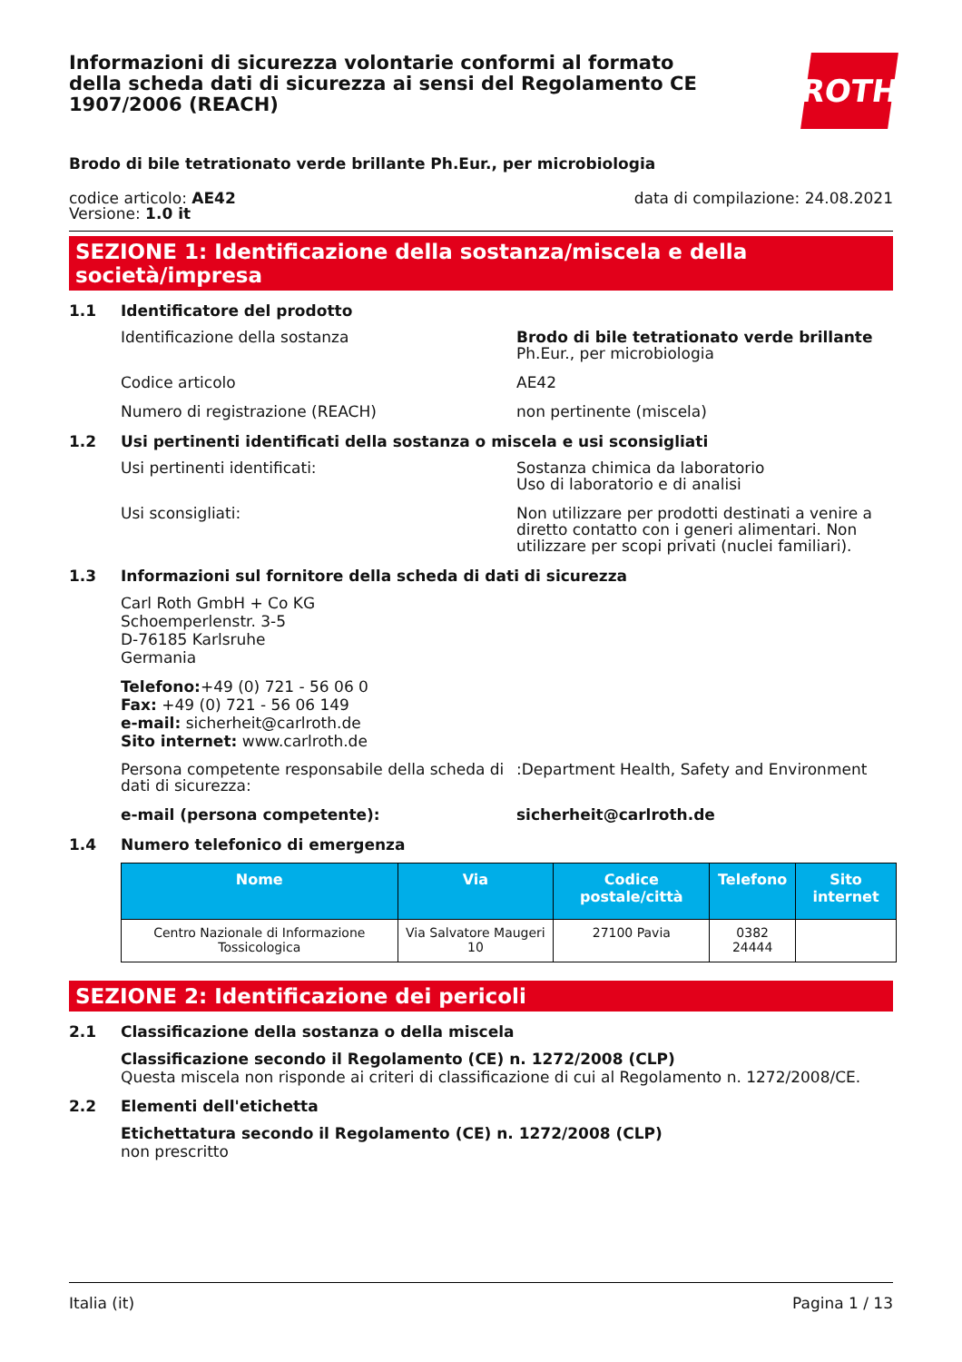Informazioni di sicurezza volontarie conformi al formato della scheda dati di sicurezza ai sensi del Regolamento CE 1907/2006 (REACH)
ROTH
Brodo di bile tetrationato verde brillante Ph.Eur., per microbiologia
codice articolo: AE42
Versione: 1.0 it
data di compilazione: 24.08.2021
SEZIONE 1: Identificazione della sostanza/miscela e della società/impresa
1.1 Identificatore del prodotto
Identificazione della sostanza Brodo di bile tetrationato verde brillante
Ph.Eur., per microbiologia
Codice articolo AE42
Numero di registrazione (REACH) non pertinente (miscela)
1.2 Usi pertinenti identificati della sostanza o miscela e usi sconsigliati
Usi pertinenti identificati: Sostanza chimica da laboratorio
Uso di laboratorio e di analisi
Usi sconsigliati: Non utilizzare per prodotti destinati a venire a diretto contatto con i generi alimentari. Non utilizzare per scopi privati (nuclei familiari).
1.3 Informazioni sul fornitore della scheda di dati di sicurezza
Carl Roth GmbH + Co KG
Schoemperlenstr. 3-5
D-76185 Karlsruhe
Germania
Telefono:+49 (0) 721 - 56 06 0
Fax: +49 (0) 721 - 56 06 149
e-mail: sicherheit@carlroth.de
Sito internet: www.carlroth.de
Persona competente responsabile della scheda di dati di sicurezza:
:Department Health, Safety and Environment
e-mail (persona competente): sicherheit@carlroth.de
1.4 Numero telefonico di emergenza
| Nome | Via | Codice postale/città | Telefono | Sito internet |
| --- | --- | --- | --- | --- |
| Centro Nazionale di Informazione Tossicologica | Via Salvatore Maugeri 10 | 27100 Pavia | 0382 24444 | |
SEZIONE 2: Identificazione dei pericoli
2.1 Classificazione della sostanza o della miscela
Classificazione secondo il Regolamento (CE) n. 1272/2008 (CLP)
Questa miscela non risponde ai criteri di classificazione di cui al Regolamento n. 1272/2008/CE.
2.2 Elementi dell'etichetta
Etichettatura secondo il Regolamento (CE) n. 1272/2008 (CLP)
non prescritto
Italia (it) Pagina 1 / 13